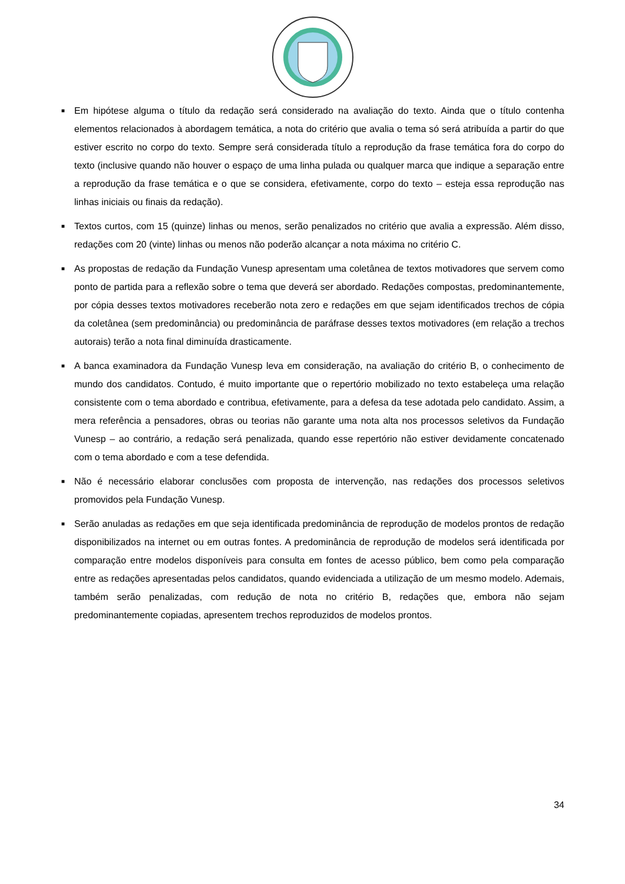■ Em hipótese alguma o título da redação será considerado na avaliação do texto. Ainda que o título contenha elementos relacionados à abordagem temática, a nota do critério que avalia o tema só será atribuída a partir do que estiver escrito no corpo do texto. Sempre será considerada título a reprodução da frase temática fora do corpo do texto (inclusive quando não houver o espaço de uma linha pulada ou qualquer marca que indique a separação entre a reprodução da frase temática e o que se considera, efetivamente, corpo do texto – esteja essa reprodução nas linhas iniciais ou finais da redação).
■ Textos curtos, com 15 (quinze) linhas ou menos, serão penalizados no critério que avalia a expressão. Além disso, redações com 20 (vinte) linhas ou menos não poderão alcançar a nota máxima no critério C.
■ As propostas de redação da Fundação Vunesp apresentam uma coletânea de textos motivadores que servem como ponto de partida para a reflexão sobre o tema que deverá ser abordado. Redações compostas, predominantemente, por cópia desses textos motivadores receberão nota zero e redações em que sejam identificados trechos de cópia da coletânea (sem predominância) ou predominância de paráfrase desses textos motivadores (em relação a trechos autorais) terão a nota final diminuída drasticamente.
■ A banca examinadora da Fundação Vunesp leva em consideração, na avaliação do critério B, o conhecimento de mundo dos candidatos. Contudo, é muito importante que o repertório mobilizado no texto estabeleça uma relação consistente com o tema abordado e contribua, efetivamente, para a defesa da tese adotada pelo candidato. Assim, a mera referência a pensadores, obras ou teorias não garante uma nota alta nos processos seletivos da Fundação Vunesp – ao contrário, a redação será penalizada, quando esse repertório não estiver devidamente concatenado com o tema abordado e com a tese defendida.
■ Não é necessário elaborar conclusões com proposta de intervenção, nas redações dos processos seletivos promovidos pela Fundação Vunesp.
■ Serão anuladas as redações em que seja identificada predominância de reprodução de modelos prontos de redação disponibilizados na internet ou em outras fontes. A predominância de reprodução de modelos será identificada por comparação entre modelos disponíveis para consulta em fontes de acesso público, bem como pela comparação entre as redações apresentadas pelos candidatos, quando evidenciada a utilização de um mesmo modelo. Ademais, também serão penalizadas, com redução de nota no critério B, redações que, embora não sejam predominantemente copiadas, apresentem trechos reproduzidos de modelos prontos.
34